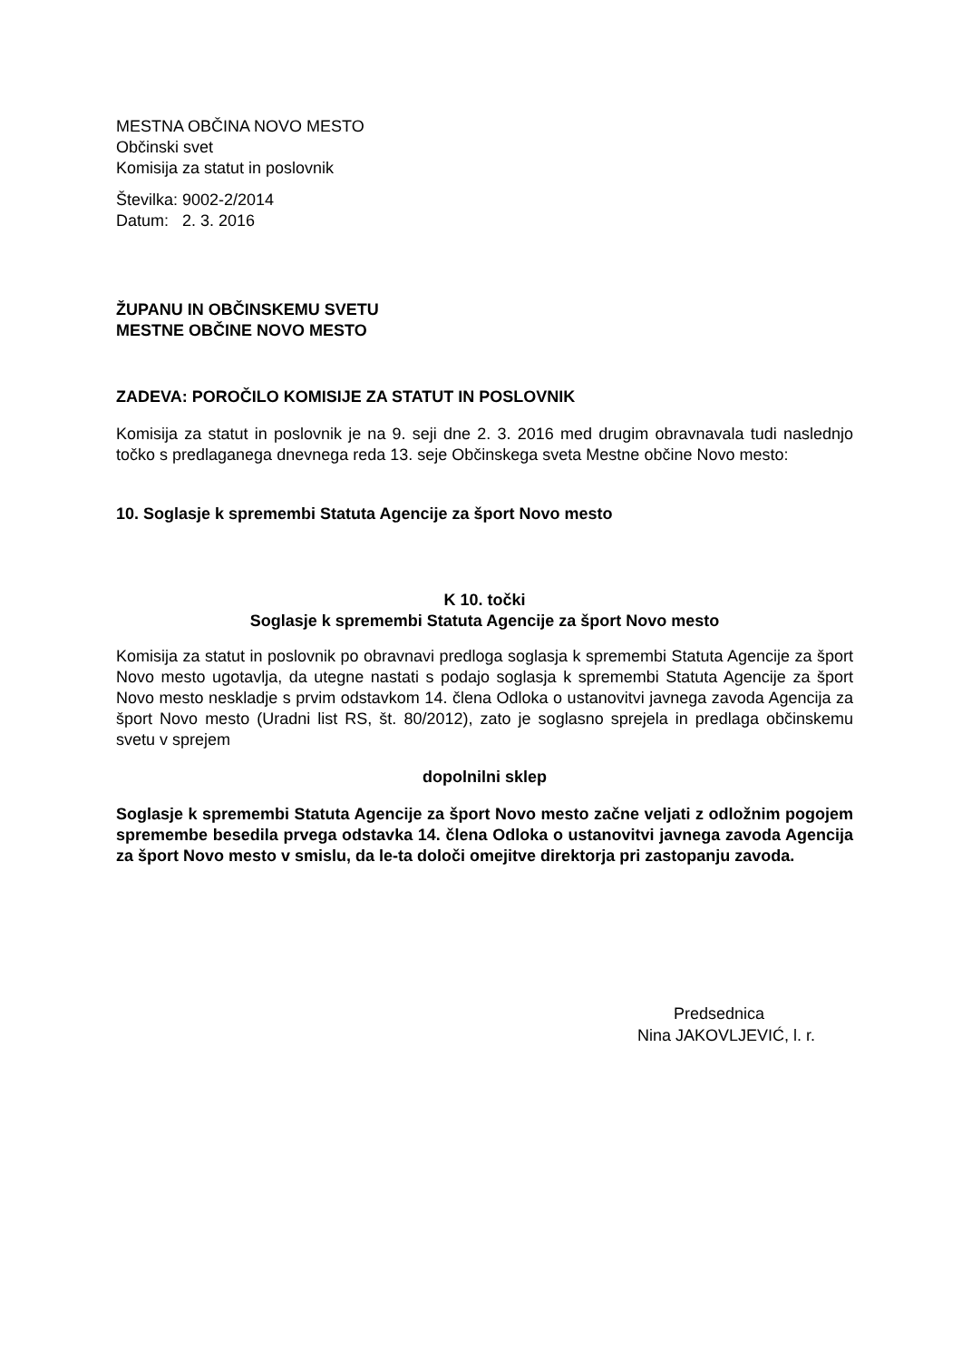MESTNA OBČINA NOVO MESTO
Občinski svet
Komisija za statut in poslovnik
Številka: 9002-2/2014
Datum: 2. 3. 2016
ŽUPANU IN OBČINSKEMU SVETU
MESTNE OBČINE NOVO MESTO
ZADEVA: POROČILO KOMISIJE ZA STATUT IN POSLOVNIK
Komisija za statut in poslovnik je na 9. seji dne 2. 3. 2016 med drugim obravnavala tudi naslednjo točko s predlaganega dnevnega reda 13. seje Občinskega sveta Mestne občine Novo mesto:
10. Soglasje k spremembi Statuta Agencije za šport Novo mesto
K 10. točki
Soglasje k spremembi Statuta Agencije za šport Novo mesto
Komisija za statut in poslovnik po obravnavi predloga soglasja k spremembi Statuta Agencije za šport Novo mesto ugotavlja, da utegne nastati s podajo soglasja k spremembi Statuta Agencije za šport Novo mesto neskladje s prvim odstavkom 14. člena Odloka o ustanovitvi javnega zavoda Agencija za šport Novo mesto (Uradni list RS, št. 80/2012), zato je soglasno sprejela in predlaga občinskemu svetu v sprejem
dopolnilni sklep
Soglasje k spremembi Statuta Agencije za šport Novo mesto začne veljati z odložnim pogojem spremembe besedila prvega odstavka 14. člena Odloka o ustanovitvi javnega zavoda Agencija za šport Novo mesto v smislu, da le-ta določi omejitve direktorja pri zastopanju zavoda.
Predsednica
Nina JAKOVLJEVIĆ, l. r.